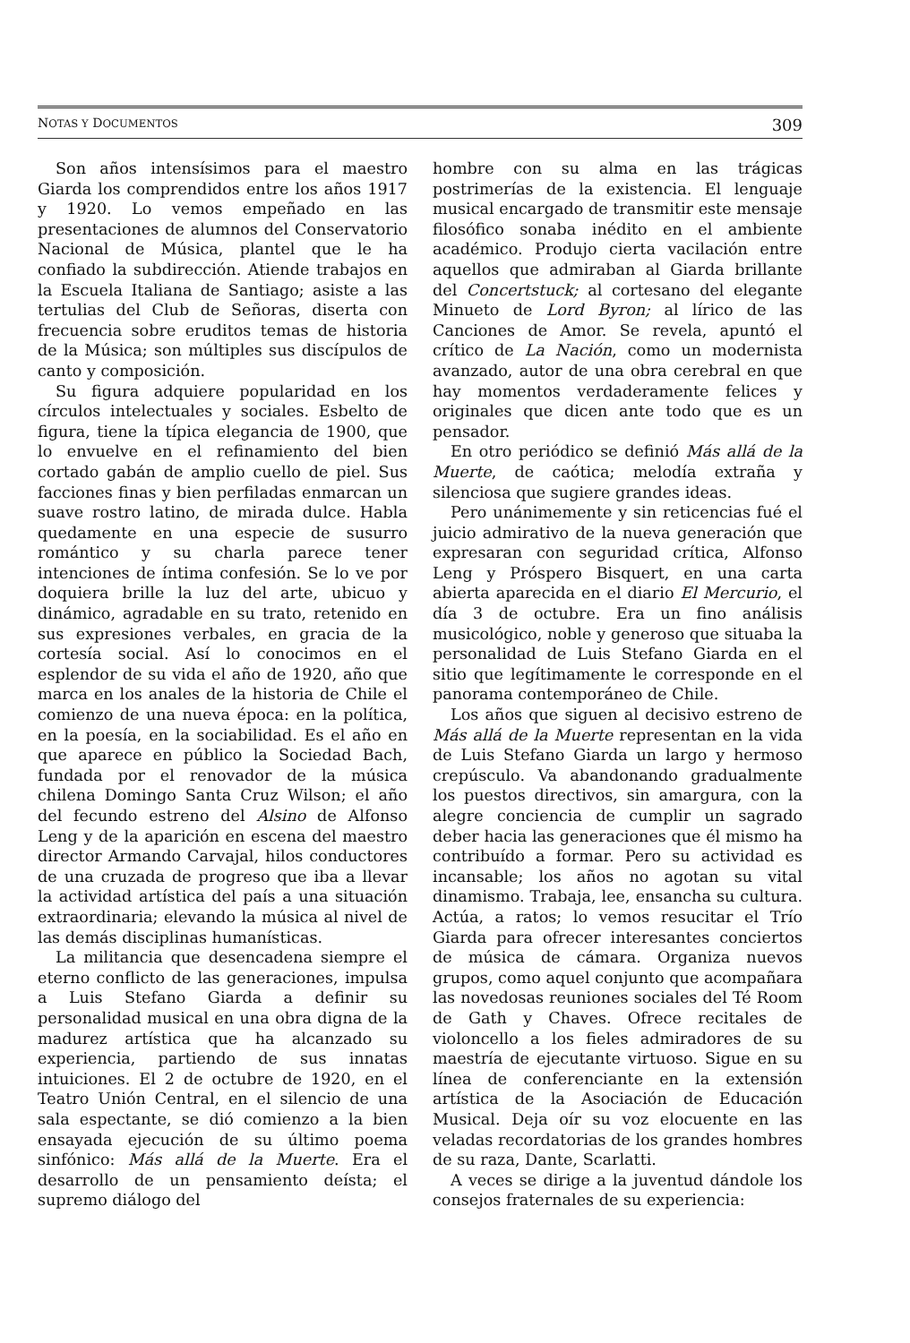NOTAS Y DOCUMENTOS 309
Son años intensísimos para el maestro Giarda los comprendidos entre los años 1917 y 1920. Lo vemos empeñado en las presentaciones de alumnos del Conservatorio Nacional de Música, plantel que le ha confiado la subdirección. Atiende trabajos en la Escuela Italiana de Santiago; asiste a las tertulias del Club de Señoras, diserta con frecuencia sobre eruditos temas de historia de la Música; son múltiples sus discípulos de canto y composición.
Su figura adquiere popularidad en los círculos intelectuales y sociales. Esbelto de figura, tiene la típica elegancia de 1900, que lo envuelve en el refinamiento del bien cortado gabán de amplio cuello de piel. Sus facciones finas y bien perfiladas enmarcan un suave rostro latino, de mirada dulce. Habla quedamente en una especie de susurro romántico y su charla parece tener intenciones de íntima confesión. Se lo ve por doquiera brille la luz del arte, ubicuo y dinámico, agradable en su trato, retenido en sus expresiones verbales, en gracia de la cortesía social. Así lo conocimos en el esplendor de su vida el año de 1920, año que marca en los anales de la historia de Chile el comienzo de una nueva época: en la política, en la poesía, en la sociabilidad. Es el año en que aparece en público la Sociedad Bach, fundada por el renovador de la música chilena Domingo Santa Cruz Wilson; el año del fecundo estreno del Alsino de Alfonso Leng y de la aparición en escena del maestro director Armando Carvajal, hilos conductores de una cruzada de progreso que iba a llevar la actividad artística del país a una situación extraordinaria; elevando la música al nivel de las demás disciplinas humanísticas.
La militancia que desencadena siempre el eterno conflicto de las generaciones, impulsa a Luis Stefano Giarda a definir su personalidad musical en una obra digna de la madurez artística que ha alcanzado su experiencia, partiendo de sus innatas intuiciones. El 2 de octubre de 1920, en el Teatro Unión Central, en el silencio de una sala espectante, se dió comienzo a la bien ensayada ejecución de su último poema sinfónico: Más allá de la Muerte. Era el desarrollo de un pensamiento deísta; el supremo diálogo del
hombre con su alma en las trágicas postrimerías de la existencia. El lenguaje musical encargado de transmitir este mensaje filosófico sonaba inédito en el ambiente académico. Produjo cierta vacilación entre aquellos que admiraban al Giarda brillante del Concertstuck; al cortesano del elegante Minueto de Lord Byron; al lírico de las Canciones de Amor. Se revela, apuntó el crítico de La Nación, como un modernista avanzado, autor de una obra cerebral en que hay momentos verdaderamente felices y originales que dicen ante todo que es un pensador.
En otro periódico se definió Más allá de la Muerte, de caótica; melodía extraña y silenciosa que sugiere grandes ideas.
Pero unánimemente y sin reticencias fué el juicio admirativo de la nueva generación que expresaran con seguridad crítica, Alfonso Leng y Próspero Bisquert, en una carta abierta aparecida en el diario El Mercurio, el día 3 de octubre. Era un fino análisis musicológico, noble y generoso que situaba la personalidad de Luis Stefano Giarda en el sitio que legítimamente le corresponde en el panorama contemporáneo de Chile.
Los años que siguen al decisivo estreno de Más allá de la Muerte representan en la vida de Luis Stefano Giarda un largo y hermoso crepúsculo. Va abandonando gradualmente los puestos directivos, sin amargura, con la alegre conciencia de cumplir un sagrado deber hacia las generaciones que él mismo ha contribuído a formar. Pero su actividad es incansable; los años no agotan su vital dinamismo. Trabaja, lee, ensancha su cultura. Actúa, a ratos; lo vemos resucitar el Trío Giarda para ofrecer interesantes conciertos de música de cámara. Organiza nuevos grupos, como aquel conjunto que acompañara las novedosas reuniones sociales del Té Room de Gath y Chaves. Ofrece recitales de violoncello a los fieles admiradores de su maestría de ejecutante virtuoso. Sigue en su línea de conferenciante en la extensión artística de la Asociación de Educación Musical. Deja oír su voz elocuente en las veladas recordatorias de los grandes hombres de su raza, Dante, Scarlatti.
A veces se dirige a la juventud dándole los consejos fraternales de su experiencia: